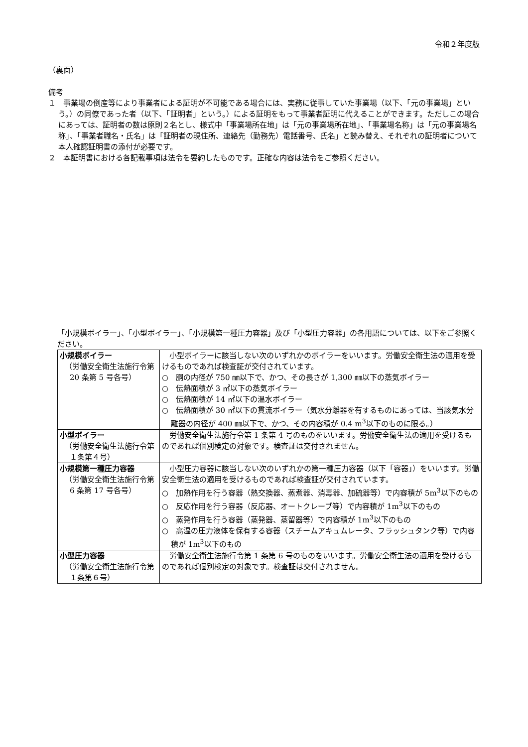令和２年度版
（裏面）
備考
１　事業場の倒産等により事業者による証明が不可能である場合には、実務に従事していた事業場（以下、「元の事業場」という。）の同僚であった者（以下、「証明者」という。）による証明をもって事業者証明に代えることができます。ただしこの場合にあっては、証明者の数は原則２名とし、様式中「事業場所在地」は「元の事業場所在地」、「事業場名称」は「元の事業場名称」、「事業者職名・氏名」は「証明者の現住所、連絡先（勤務先）電話番号、氏名」と読み替え、それぞれの証明者について本人確認証明書の添付が必要です。
２　本証明書における各記載事項は法令を要約したものです。正確な内容は法令をご参照ください。
「小規模ボイラー」、「小型ボイラー」、「小規模第一種圧力容器」及び「小型圧力容器」の各用語については、以下をご参照ください。
| 小規模ボイラー （労働安全衛生法施行令第 20 条第 5 号各号） | 小型ボイラーに該当しない次のいずれかのボイラーをいいます。労働安全衛生法の適用を受けるものであれば検査証が交付されています。 ○ 胴の内径が 750 ㎜以下で、かつ、その長さが 1,300 ㎜以下の蒸気ボイラー ○ 伝熱面積が 3 ㎡以下の蒸気ボイラー ○ 伝熱面積が 14 ㎡以下の温水ボイラー ○ 伝熱面積が 30 ㎡以下の貫流ボイラー（気水分離器を有するものにあっては、当該気水分離器の内径が 400 ㎜以下で、かつ、その内容積が 0.4 m<sup>3</sup>以下のものに限る。） |
| 小型ボイラー （労働安全衛生法施行令第１条第４号） | 労働安全衛生法施行令第 1 条第 4 号のものをいいます。労働安全衛生法の適用を受けるものであれば個別検定の対象です。検査証は交付されません。 |
| 小規模第一種圧力容器 （労働安全衛生法施行令第 6 条第 17 号各号） | 小型圧力容器に該当しない次のいずれかの第一種圧力容器（以下「容器」）をいいます。労働安全衛生法の適用を受けるものであれば検査証が交付されています。 ○ 加熱作用を行う容器（熱交換器、蒸煮器、消毒器、加硫器等）で内容積が 5m<sup>3</sup>以下のもの ○ 反応作用を行う容器（反応器、オートクレーブ等）で内容積が 1m<sup>3</sup>以下のもの ○ 蒸発作用を行う容器（蒸発器、蒸留器等）で内容積が 1m<sup>3</sup>以下のもの ○ 高温の圧力液体を保有する容器（スチームアキュムレータ、フラッシュタンク等）で内容積が 1m<sup>3</sup>以下のもの |
| 小型圧力容器 （労働安全衛生法施行令第１条第６号） | 労働安全衛生法施行令第 1 条第 6 号のものをいいます。労働安全衛生法の適用を受けるものであれば個別検定の対象です。検査証は交付されません。 |